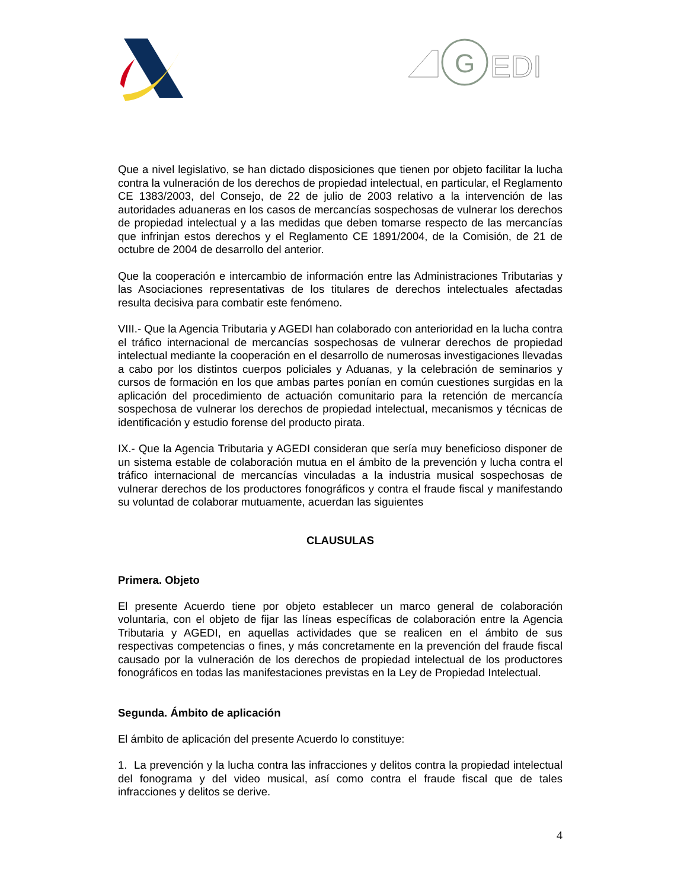G
EDI
Que a nivel legislativo, se han dictado disposiciones que tienen por objeto facilitar la lucha contra la vulneración de los derechos de propiedad intelectual, en particular, el Reglamento CE 1383/2003, del Consejo, de 22 de julio de 2003 relativo a la intervención de las autoridades aduaneras en los casos de mercancías sospechosas de vulnerar los derechos de propiedad intelectual y a las medidas que deben tomarse respecto de las mercancías que infrinjan estos derechos y el Reglamento CE 1891/2004, de la Comisión, de 21 de octubre de 2004 de desarrollo del anterior.
Que la cooperación e intercambio de información entre las Administraciones Tributarias y las Asociaciones representativas de los titulares de derechos intelectuales afectadas resulta decisiva para combatir este fenómeno.
VIII.- Que la Agencia Tributaria y AGEDI han colaborado con anterioridad en la lucha contra el tráfico internacional de mercancías sospechosas de vulnerar derechos de propiedad intelectual mediante la cooperación en el desarrollo de numerosas investigaciones llevadas a cabo por los distintos cuerpos policiales y Aduanas, y la celebración de seminarios y cursos de formación en los que ambas partes ponían en común cuestiones surgidas en la aplicación del procedimiento de actuación comunitario para la retención de mercancía sospechosa de vulnerar los derechos de propiedad intelectual, mecanismos y técnicas de identificación y estudio forense del producto pirata.
IX.- Que la Agencia Tributaria y AGEDI consideran que sería muy beneficioso disponer de un sistema estable de colaboración mutua en el ámbito de la prevención y lucha contra el tráfico internacional de mercancías vinculadas a la industria musical sospechosas de vulnerar derechos de los productores fonográficos y contra el fraude fiscal y manifestando su voluntad de colaborar mutuamente, acuerdan las siguientes
CLAUSULAS
Primera. Objeto
El presente Acuerdo tiene por objeto establecer un marco general de colaboración voluntaria, con el objeto de fijar las líneas específicas de colaboración entre la Agencia Tributaria y AGEDI, en aquellas actividades que se realicen en el ámbito de sus respectivas competencias o fines, y más concretamente en la prevención del fraude fiscal causado por la vulneración de los derechos de propiedad intelectual de los productores fonográficos en todas las manifestaciones previstas en la Ley de Propiedad Intelectual.
Segunda. Ámbito de aplicación
El ámbito de aplicación del presente Acuerdo lo constituye:
1. La prevención y la lucha contra las infracciones y delitos contra la propiedad intelectual del fonograma y del video musical, así como contra el fraude fiscal que de tales infracciones y delitos se derive.
4